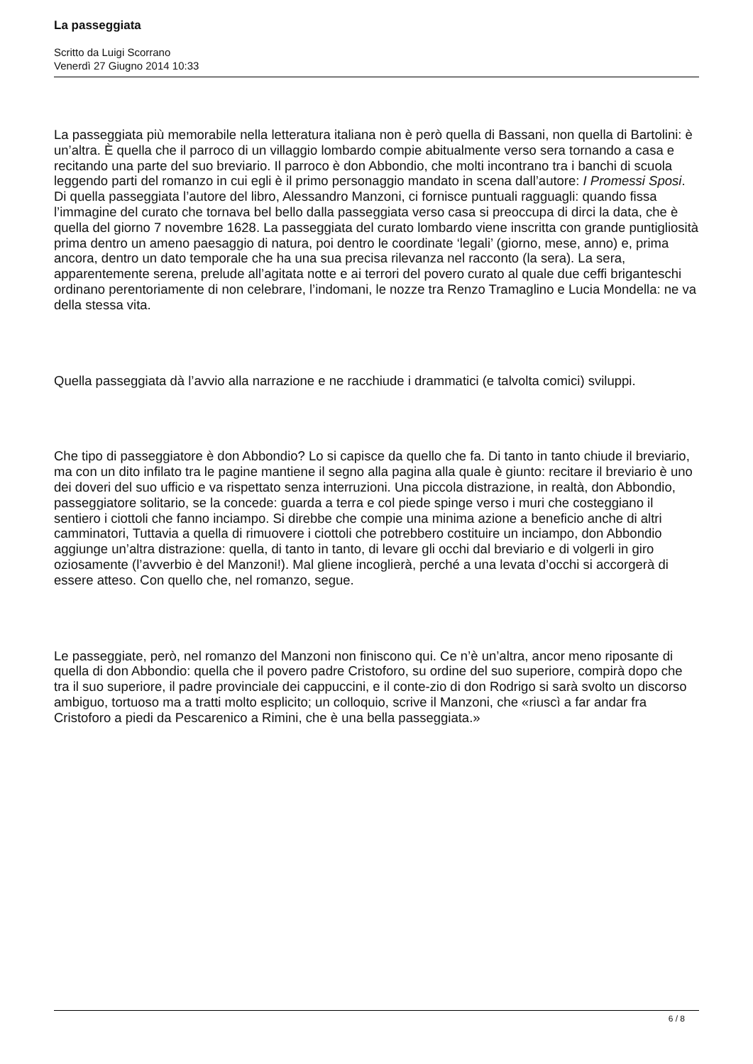La passeggiata
Scritto da Luigi Scorrano
Venerdì 27 Giugno 2014 10:33
La passeggiata più memorabile nella letteratura italiana non è però quella di Bassani, non quella di Bartolini: è un’altra. È quella che il parroco di un villaggio lombardo compie abitualmente verso sera tornando a casa e recitando una parte del suo breviario. Il parroco è don Abbondio, che molti incontrano tra i banchi di scuola leggendo parti del romanzo in cui egli è il primo personaggio mandato in scena dall’autore: I Promessi Sposi. Di quella passeggiata l’autore del libro, Alessandro Manzoni, ci fornisce puntuali ragguagli: quando fissa l’immagine del curato che tornava bel bello dalla passeggiata verso casa si preoccupa di dirci la data, che è quella del giorno 7 novembre 1628. La passeggiata del curato lombardo viene inscritta con grande puntigliosità prima dentro un ameno paesaggio di natura, poi dentro le coordinate ‘legali’ (giorno, mese, anno) e, prima ancora, dentro un dato temporale che ha una sua precisa rilevanza nel racconto (la sera). La sera, apparentemente serena, prelude all’agitata notte e ai terrori del povero curato al quale due ceffi briganteschi ordinano perentoriamente di non celebrare, l’indomani, le nozze tra Renzo Tramaglino e Lucia Mondella: ne va della stessa vita.
Quella passeggiata dà l’avvio alla narrazione e ne racchiude i drammatici (e talvolta comici) sviluppi.
Che tipo di passeggiatore è don Abbondio? Lo si capisce da quello che fa. Di tanto in tanto chiude il breviario, ma con un dito infilato tra le pagine mantiene il segno alla pagina alla quale è giunto: recitare il breviario è uno dei doveri del suo ufficio e va rispettato senza interruzioni. Una piccola distrazione, in realtà, don Abbondio, passeggiatore solitario, se la concede: guarda a terra e col piede spinge verso i muri che costeggiano il sentiero i ciottoli che fanno inciampo. Si direbbe che compie una minima azione a beneficio anche di altri camminatori, Tuttavia a quella di rimuovere i ciottoli che potrebbero costituire un inciampo, don Abbondio aggiunge un’altra distrazione: quella, di tanto in tanto, di levare gli occhi dal breviario e di volgerli in giro oziosamente (l’avverbio è del Manzoni!). Mal gliene incoglierà, perché a una levata d’occhi si accorgerà di essere atteso. Con quello che, nel romanzo, segue.
Le passeggiate, però, nel romanzo del Manzoni non finiscono qui. Ce n’è un’altra, ancor meno riposante di quella di don Abbondio: quella che il povero padre Cristoforo, su ordine del suo superiore, compirà dopo che tra il suo superiore, il padre provinciale dei cappuccini, e il conte-zio di don Rodrigo si sarà svolto un discorso ambiguo, tortuoso ma a tratti molto esplicito; un colloquio, scrive il Manzoni, che «riuscì a far andar fra Cristoforo a piedi da Pescarenico a Rimini, che è una bella passeggiata.»
6 / 8